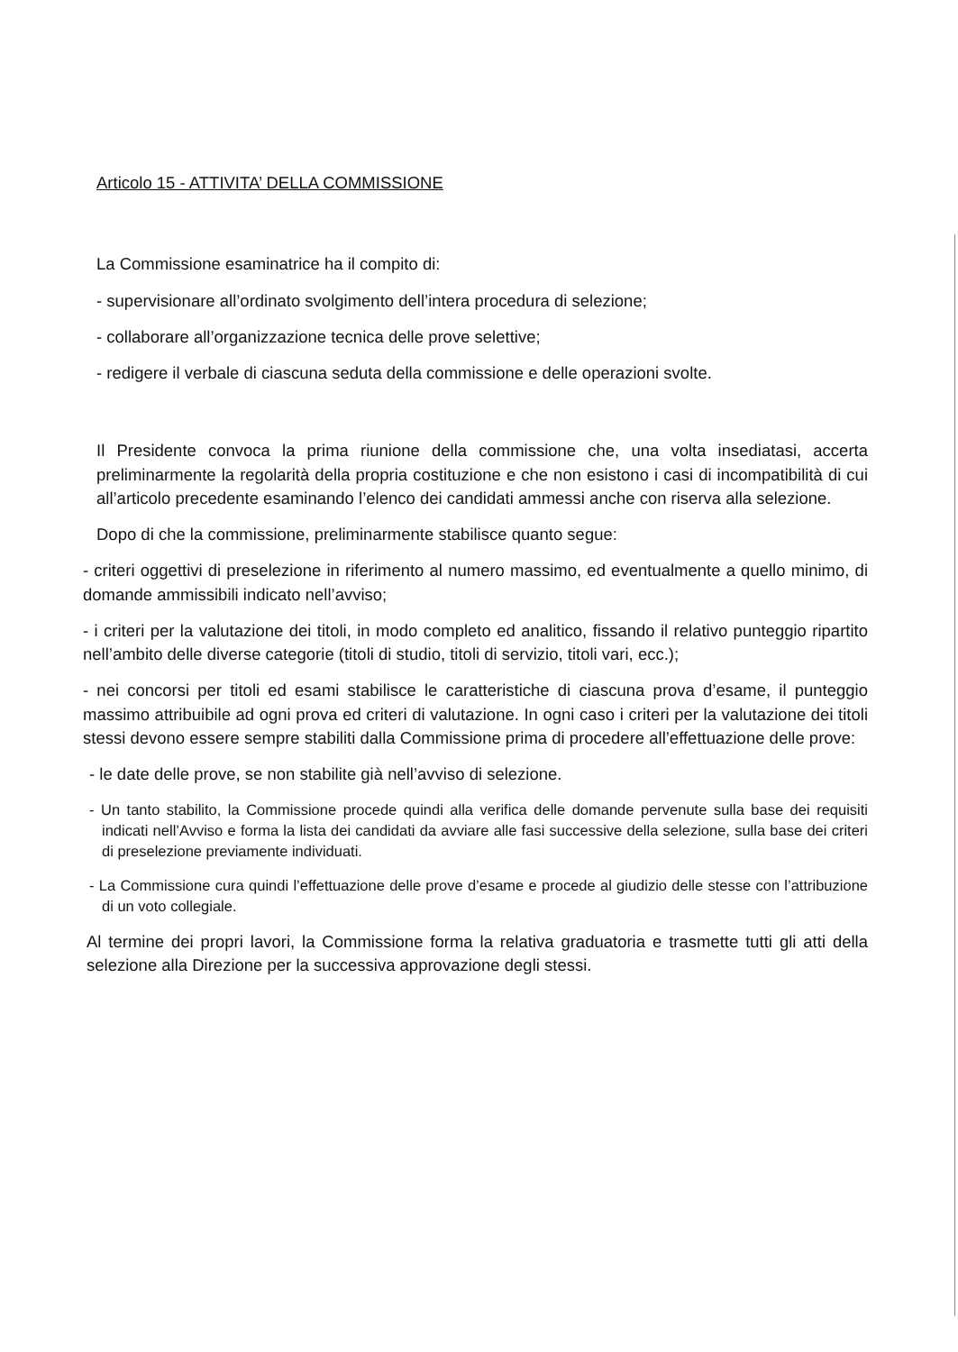Articolo 15 - ATTIVITA’ DELLA COMMISSIONE
La Commissione esaminatrice ha il compito di:
- supervisionare all’ordinato svolgimento dell’intera procedura di selezione;
- collaborare all’organizzazione tecnica delle prove selettive;
- redigere il verbale di ciascuna seduta della commissione e delle operazioni svolte.
Il Presidente convoca la prima riunione della commissione che, una volta insediatasi, accerta preliminarmente la regolarità della propria costituzione e che non esistono i casi di incompatibilità di cui all’articolo precedente esaminando l’elenco dei candidati ammessi anche con riserva alla selezione.
Dopo di che la commissione, preliminarmente stabilisce quanto segue:
- criteri oggettivi di preselezione in riferimento al numero massimo, ed eventualmente a quello minimo, di domande ammissibili indicato nell’avviso;
- i criteri per la valutazione dei titoli, in modo completo ed analitico, fissando il relativo punteggio ripartito nell’ambito delle diverse categorie (titoli di studio, titoli di servizio, titoli vari, ecc.);
- nei concorsi per titoli ed esami stabilisce le caratteristiche di ciascuna prova d’esame, il punteggio massimo attribuibile ad ogni prova ed criteri di valutazione. In ogni caso i criteri per la valutazione dei titoli stessi devono essere sempre stabiliti dalla Commissione prima di procedere all’effettuazione delle prove:
- le date delle prove, se non stabilite già nell’avviso di selezione.
- Un tanto stabilito, la Commissione procede quindi alla verifica delle domande pervenute sulla base dei requisiti indicati nell’Avviso e forma la lista dei candidati da avviare alle fasi successive della selezione, sulla base dei criteri di preselezione previamente individuati.
- La Commissione cura quindi l’effettuazione delle prove d’esame e procede al giudizio delle stesse con l’attribuzione di un voto collegiale.
Al termine dei propri lavori, la Commissione forma la relativa graduatoria e trasmette tutti gli atti della selezione alla Direzione per la successiva approvazione degli stessi.